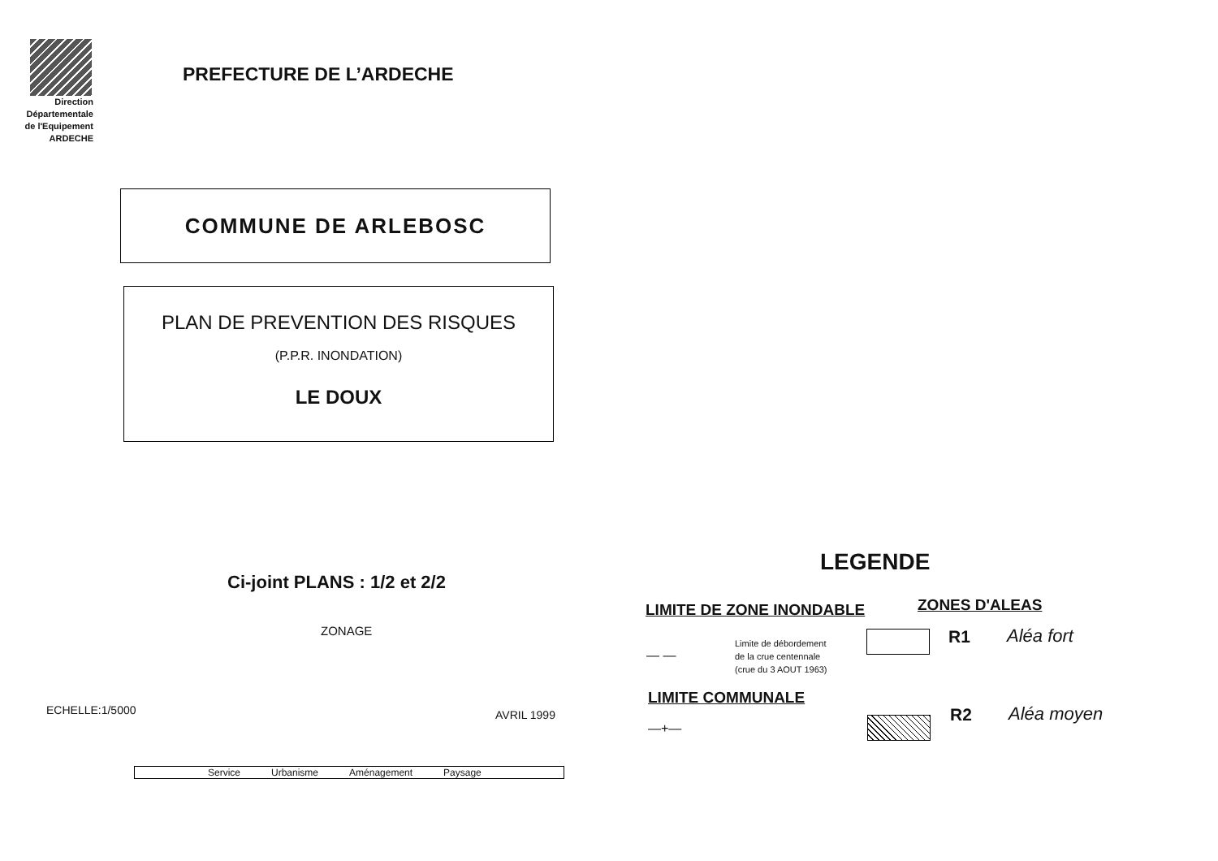Direction
Départementale
de l'Equipement
ARDECHE
PREFECTURE DE L’ARDECHE
COMMUNE DE ARLEBOSC
PLAN DE PREVENTION DES RISQUES
(P.P.R. INONDATION)
LE DOUX
Ci-joint PLANS : 1/2 et 2/2
ZONAGE
ECHELLE:1/5000 AVRIL 1999
Service Urbanisme Aménagement Paysage
LEGENDE
LIMITE DE ZONE INONDABLE ZONES D'ALEAS
— —
Limite de débordement
de la crue centennale
(crue du 3 AOUT 1963)
R1 Aléa fort
LIMITE COMMUNALE
—+—
R2 Aléa moyen